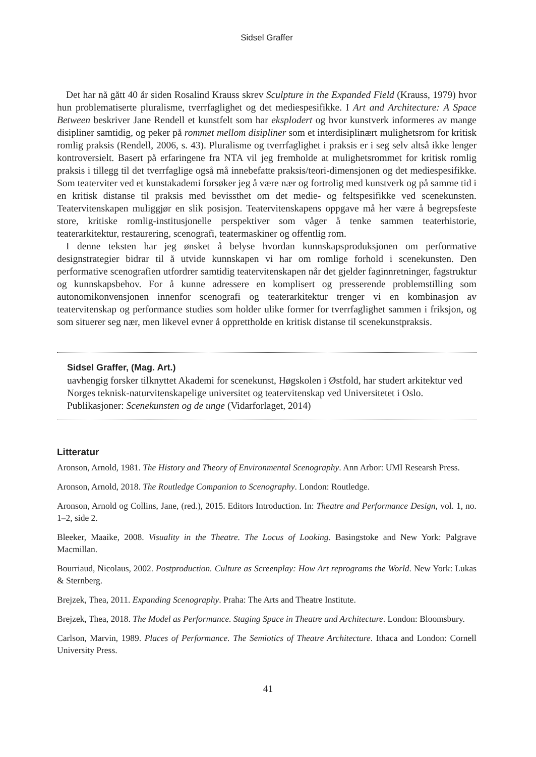Sidsel Graffer
Det har nå gått 40 år siden Rosalind Krauss skrev Sculpture in the Expanded Field (Krauss, 1979) hvor hun problematiserte pluralisme, tverrfaglighet og det mediespesifikke. I Art and Architecture: A Space Between beskriver Jane Rendell et kunstfelt som har eksplodert og hvor kunstverk informeres av mange disipliner samtidig, og peker på rommet mellom disipliner som et interdisiplinært mulighetsrom for kritisk romlig praksis (Rendell, 2006, s. 43). Pluralisme og tverrfaglighet i praksis er i seg selv altså ikke lenger kontroversielt. Basert på erfaringene fra NTA vil jeg fremholde at mulighetsrommet for kritisk romlig praksis i tillegg til det tverrfaglige også må innebefatte praksis/teori-dimensjonen og det mediespesifikke. Som teaterviter ved et kunstakademi forsøker jeg å være nær og fortrolig med kunstverk og på samme tid i en kritisk distanse til praksis med bevissthet om det medie- og feltspesifikke ved scenekunsten. Teatervitenskapen muliggjør en slik posisjon. Teatervitenskapens oppgave må her være å begrepsfeste store, kritiske romlig-institusjonelle perspektiver som våger å tenke sammen teaterhistorie, teaterarkitektur, restaurering, scenografi, teatermaskiner og offentlig rom.
I denne teksten har jeg ønsket å belyse hvordan kunnskapsproduksjonen om performative designstrategier bidrar til å utvide kunnskapen vi har om romlige forhold i scenekunsten. Den performative scenografien utfordrer samtidig teatervitenskapen når det gjelder faginnretninger, fagstruktur og kunnskapsbehov. For å kunne adressere en komplisert og presserende problemstilling som autonomikonvensjonen innenfor scenografi og teaterarkitektur trenger vi en kombinasjon av teatervitenskap og performance studies som holder ulike former for tverrfaglighet sammen i friksjon, og som situerer seg nær, men likevel evner å opprettholde en kritisk distanse til scenekunstpraksis.
Sidsel Graffer, (Mag. Art.)
uavhengig forsker tilknyttet Akademi for scenekunst, Høgskolen i Østfold, har studert arkitektur ved Norges teknisk-naturvitenskapelige universitet og teatervitenskap ved Universitetet i Oslo. Publikasjoner: Scenekunsten og de unge (Vidarforlaget, 2014)
Litteratur
Aronson, Arnold, 1981. The History and Theory of Environmental Scenography. Ann Arbor: UMI Researsh Press.
Aronson, Arnold, 2018. The Routledge Companion to Scenography. London: Routledge.
Aronson, Arnold og Collins, Jane, (red.), 2015. Editors Introduction. In: Theatre and Performance Design, vol. 1, no. 1–2, side 2.
Bleeker, Maaike, 2008. Visuality in the Theatre. The Locus of Looking. Basingstoke and New York: Palgrave Macmillan.
Bourriaud, Nicolaus, 2002. Postproduction. Culture as Screenplay: How Art reprograms the World. New York: Lukas & Sternberg.
Brejzek, Thea, 2011. Expanding Scenography. Praha: The Arts and Theatre Institute.
Brejzek, Thea, 2018. The Model as Performance. Staging Space in Theatre and Architecture. London: Bloomsbury.
Carlson, Marvin, 1989. Places of Performance. The Semiotics of Theatre Architecture. Ithaca and London: Cornell University Press.
41